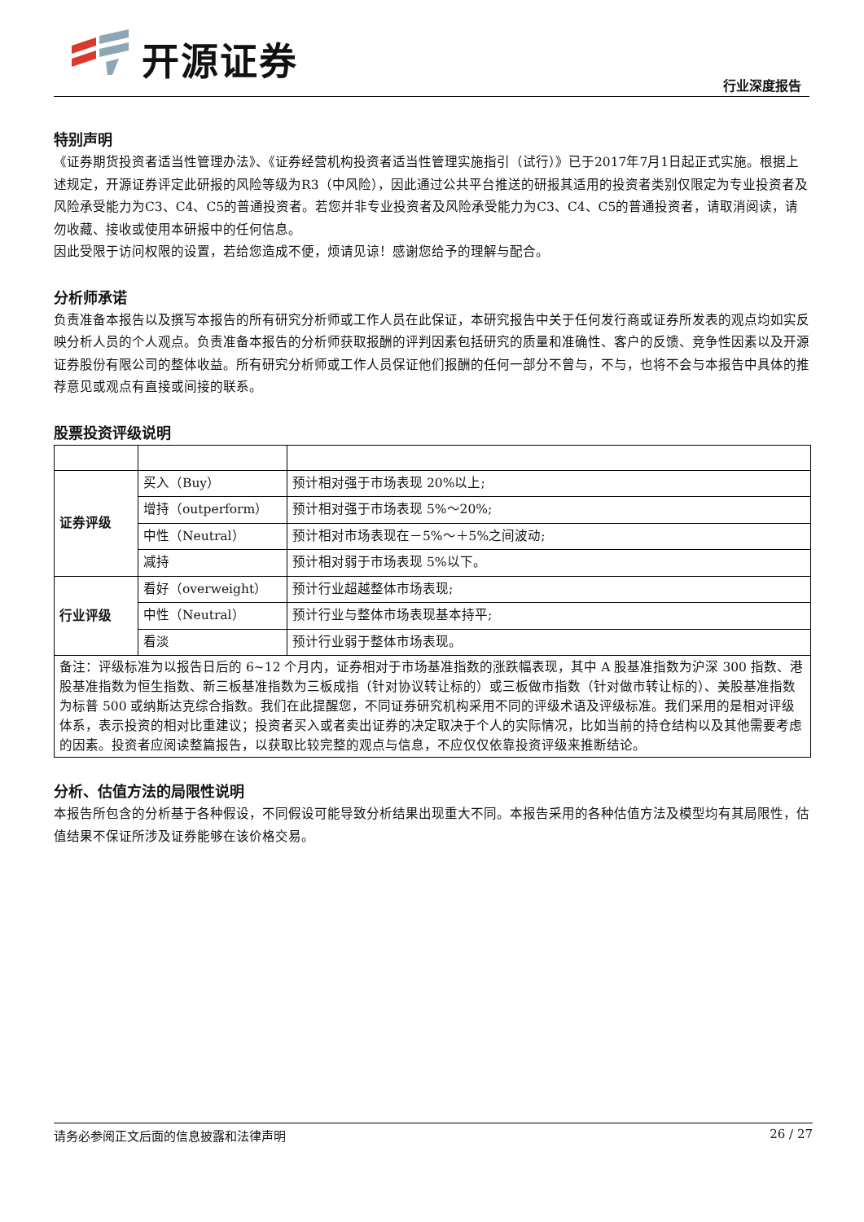开源证券
行业深度报告
特别声明
《证券期货投资者适当性管理办法》、《证券经营机构投资者适当性管理实施指引（试行）》已于2017年7月1日起正式实施。根据上述规定，开源证券评定此研报的风险等级为R3（中风险），因此通过公共平台推送的研报其适用的投资者类别仅限定为专业投资者及风险承受能力为C3、C4、C5的普通投资者。若您并非专业投资者及风险承受能力为C3、C4、C5的普通投资者，请取消阅读，请勿收藏、接收或使用本研报中的任何信息。
因此受限于访问权限的设置，若给您造成不便，烦请见谅！感谢您给予的理解与配合。
分析师承诺
负责准备本报告以及撰写本报告的所有研究分析师或工作人员在此保证，本研究报告中关于任何发行商或证券所发表的观点均如实反映分析人员的个人观点。负责准备本报告的分析师获取报酬的评判因素包括研究的质量和准确性、客户的反馈、竞争性因素以及开源证券股份有限公司的整体收益。所有研究分析师或工作人员保证他们报酬的任何一部分不曾与，不与，也将不会与本报告中具体的推荐意见或观点有直接或间接的联系。
股票投资评级说明
| 证券评级 | 买入（Buy） | 预计相对强于市场表现 20%以上; |
| | 增持（outperform） | 预计相对强于市场表现 5%～20%; |
| | 中性（Neutral） | 预计相对市场表现在－5%～＋5%之间波动; |
| | 减持 | 预计相对弱于市场表现 5%以下。 |
| 行业评级 | 看好（overweight） | 预计行业超越整体市场表现; |
| | 中性（Neutral） | 预计行业与整体市场表现基本持平; |
| | 看淡 | 预计行业弱于整体市场表现。 |
| 备注：评级标准为以报告日后的 6~12 个月内，证券相对于市场基准指数的涨跌幅表现，其中 A 股基准指数为沪深 300 指数、港股基准指数为恒生指数、新三板基准指数为三板成指（针对协议转让标的）或三板做市指数（针对做市转让标的）、美股基准指数为标普 500 或纳斯达克综合指数。我们在此提醒您，不同证券研究机构采用不同的评级术语及评级标准。我们采用的是相对评级体系，表示投资的相对比重建议；投资者买入或者卖出证券的决定取决于个人的实际情况，比如当前的持仓结构以及其他需要考虑的因素。投资者应阅读整篇报告，以获取比较完整的观点与信息，不应仅仅依靠投资评级来推断结论。 | | |
分析、估值方法的局限性说明
本报告所包含的分析基于各种假设，不同假设可能导致分析结果出现重大不同。本报告采用的各种估值方法及模型均有其局限性，估值结果不保证所涉及证券能够在该价格交易。
请务必参阅正文后面的信息披露和法律声明 26 / 27